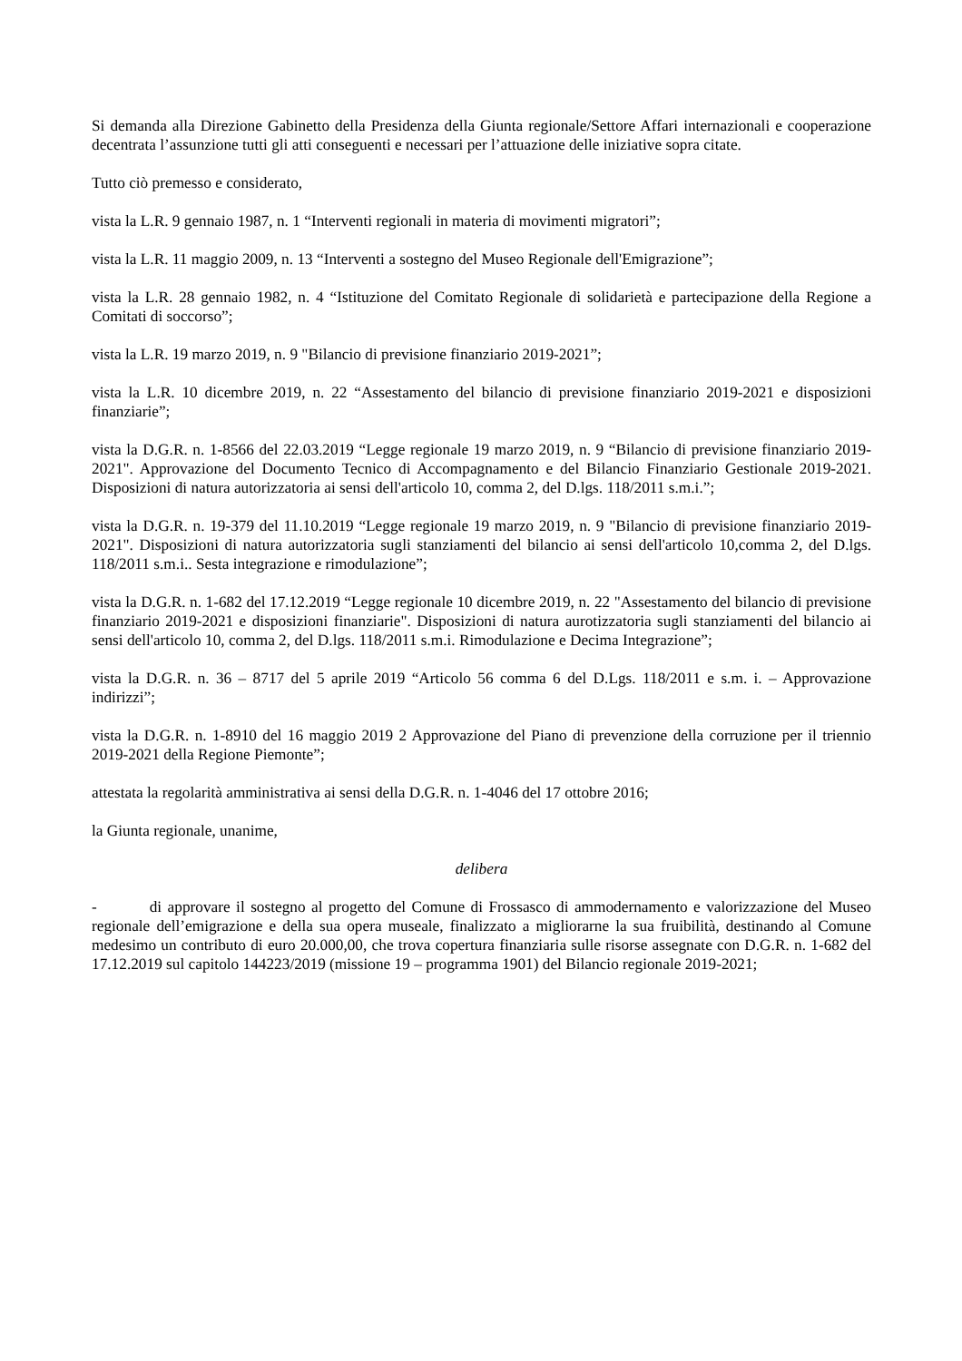Si demanda alla Direzione Gabinetto della Presidenza della Giunta regionale/Settore Affari internazionali e cooperazione decentrata l’assunzione tutti gli atti conseguenti e necessari per l’attuazione delle iniziative sopra citate.
Tutto ciò premesso e considerato,
vista la L.R. 9 gennaio 1987, n. 1 “Interventi regionali in materia di movimenti migratori”;
vista la L.R. 11 maggio 2009, n. 13 “Interventi a sostegno del Museo Regionale dell'Emigrazione”;
vista la L.R. 28 gennaio 1982, n. 4 “Istituzione del Comitato Regionale di solidarietà e partecipazione della Regione a Comitati di soccorso”;
vista la L.R. 19 marzo 2019, n. 9 "Bilancio di previsione finanziario 2019-2021”;
vista la L.R. 10 dicembre 2019, n. 22 “Assestamento del bilancio di previsione finanziario 2019-2021 e disposizioni finanziarie”;
vista la D.G.R. n. 1-8566 del 22.03.2019 “Legge regionale 19 marzo 2019, n. 9 “Bilancio di previsione finanziario 2019-2021". Approvazione del Documento Tecnico di Accompagnamento e del Bilancio Finanziario Gestionale 2019-2021. Disposizioni di natura autorizzatoria ai sensi dell'articolo 10, comma 2, del D.lgs. 118/2011 s.m.i.”;
vista la D.G.R. n. 19-379 del 11.10.2019 “Legge regionale 19 marzo 2019, n. 9 "Bilancio di previsione finanziario 2019-2021". Disposizioni di natura autorizzatoria sugli stanziamenti del bilancio ai sensi dell'articolo 10,comma 2, del D.lgs. 118/2011 s.m.i.. Sesta integrazione e rimodulazione”;
vista la D.G.R. n. 1-682 del 17.12.2019 “Legge regionale 10 dicembre 2019, n. 22 "Assestamento del bilancio di previsione finanziario 2019-2021 e disposizioni finanziarie". Disposizioni di natura aurotizzatoria sugli stanziamenti del bilancio ai sensi dell'articolo 10, comma 2, del D.lgs. 118/2011 s.m.i. Rimodulazione e Decima Integrazione”;
vista la D.G.R. n. 36 – 8717 del 5 aprile 2019 “Articolo 56 comma 6 del D.Lgs. 118/2011 e s.m. i. – Approvazione indirizzi”;
vista la D.G.R. n. 1-8910 del 16 maggio 2019 2 Approvazione del Piano di prevenzione della corruzione per il triennio 2019-2021 della Regione Piemonte”;
attestata la regolarità amministrativa ai sensi della D.G.R. n. 1-4046 del 17 ottobre 2016;
la Giunta regionale, unanime,
delibera
- di approvare il sostegno al progetto del Comune di Frossasco di ammodernamento e valorizzazione del Museo regionale dell’emigrazione e della sua opera museale, finalizzato a migliorarne la sua fruibilità, destinando al Comune medesimo un contributo di euro 20.000,00, che trova copertura finanziaria sulle risorse assegnate con D.G.R. n. 1-682 del 17.12.2019 sul capitolo 144223/2019 (missione 19 – programma 1901) del Bilancio regionale 2019-2021;